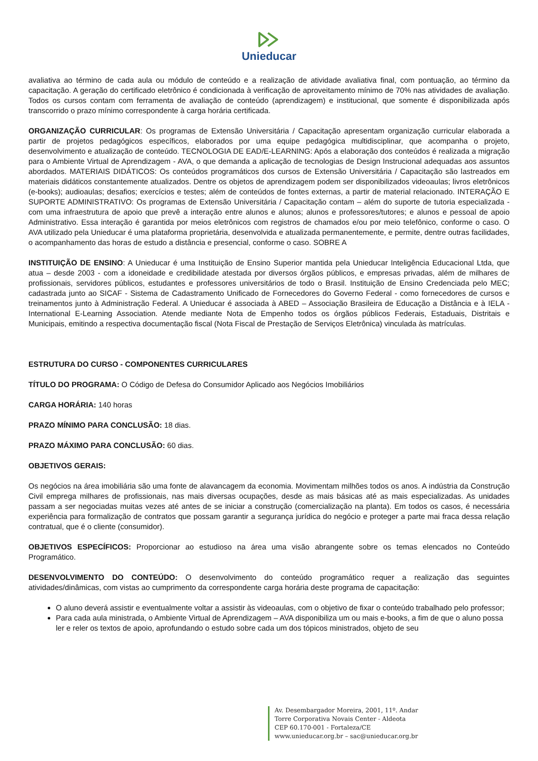Unieducar
avaliativa ao término de cada aula ou módulo de conteúdo e a realização de atividade avaliativa final, com pontuação, ao término da capacitação. A geração do certificado eletrônico é condicionada à verificação de aproveitamento mínimo de 70% nas atividades de avaliação. Todos os cursos contam com ferramenta de avaliação de conteúdo (aprendizagem) e institucional, que somente é disponibilizada após transcorrido o prazo mínimo correspondente à carga horária certificada.
ORGANIZAÇÃO CURRICULAR: Os programas de Extensão Universitária / Capacitação apresentam organização curricular elaborada a partir de projetos pedagógicos específicos, elaborados por uma equipe pedagógica multidisciplinar, que acompanha o projeto, desenvolvimento e atualização de conteúdo. TECNOLOGIA DE EAD/E-LEARNING: Após a elaboração dos conteúdos é realizada a migração para o Ambiente Virtual de Aprendizagem - AVA, o que demanda a aplicação de tecnologias de Design Instrucional adequadas aos assuntos abordados. MATERIAIS DIDÁTICOS: Os conteúdos programáticos dos cursos de Extensão Universitária / Capacitação são lastreados em materiais didáticos constantemente atualizados. Dentre os objetos de aprendizagem podem ser disponibilizados videoaulas; livros eletrônicos (e-books); audioaulas; desafios; exercícios e testes; além de conteúdos de fontes externas, a partir de material relacionado. INTERAÇÃO E SUPORTE ADMINISTRATIVO: Os programas de Extensão Universitária / Capacitação contam – além do suporte de tutoria especializada - com uma infraestrutura de apoio que prevê a interação entre alunos e alunos; alunos e professores/tutores; e alunos e pessoal de apoio Administrativo. Essa interação é garantida por meios eletrônicos com registros de chamados e/ou por meio telefônico, conforme o caso. O AVA utilizado pela Unieducar é uma plataforma proprietária, desenvolvida e atualizada permanentemente, e permite, dentre outras facilidades, o acompanhamento das horas de estudo a distância e presencial, conforme o caso. SOBRE A
INSTITUIÇÃO DE ENSINO: A Unieducar é uma Instituição de Ensino Superior mantida pela Unieducar Inteligência Educacional Ltda, que atua – desde 2003 - com a idoneidade e credibilidade atestada por diversos órgãos públicos, e empresas privadas, além de milhares de profissionais, servidores públicos, estudantes e professores universitários de todo o Brasil. Instituição de Ensino Credenciada pelo MEC; cadastrada junto ao SICAF - Sistema de Cadastramento Unificado de Fornecedores do Governo Federal - como fornecedores de cursos e treinamentos junto à Administração Federal. A Unieducar é associada à ABED – Associação Brasileira de Educação a Distância e à IELA - International E-Learning Association. Atende mediante Nota de Empenho todos os órgãos públicos Federais, Estaduais, Distritais e Municipais, emitindo a respectiva documentação fiscal (Nota Fiscal de Prestação de Serviços Eletrônica) vinculada às matrículas.
ESTRUTURA DO CURSO - COMPONENTES CURRICULARES
TÍTULO DO PROGRAMA: O Código de Defesa do Consumidor Aplicado aos Negócios Imobiliários
CARGA HORÁRIA: 140 horas
PRAZO MÍNIMO PARA CONCLUSÃO: 18 dias.
PRAZO MÁXIMO PARA CONCLUSÃO: 60 dias.
OBJETIVOS GERAIS:
Os negócios na área imobiliária são uma fonte de alavancagem da economia. Movimentam milhões todos os anos. A indústria da Construção Civil emprega milhares de profissionais, nas mais diversas ocupações, desde as mais básicas até as mais especializadas. As unidades passam a ser negociadas muitas vezes até antes de se iniciar a construção (comercialização na planta). Em todos os casos, é necessária experiência para formalização de contratos que possam garantir a segurança jurídica do negócio e proteger a parte mai fraca dessa relação contratual, que é o cliente (consumidor).
OBJETIVOS ESPECÍFICOS: Proporcionar ao estudioso na área uma visão abrangente sobre os temas elencados no Conteúdo Programático.
DESENVOLVIMENTO DO CONTEÚDO: O desenvolvimento do conteúdo programático requer a realização das seguintes atividades/dinâmicas, com vistas ao cumprimento da correspondente carga horária deste programa de capacitação:
O aluno deverá assistir e eventualmente voltar a assistir às videoaulas, com o objetivo de fixar o conteúdo trabalhado pelo professor;
Para cada aula ministrada, o Ambiente Virtual de Aprendizagem – AVA disponibiliza um ou mais e-books, a fim de que o aluno possa ler e reler os textos de apoio, aprofundando o estudo sobre cada um dos tópicos ministrados, objeto de seu
Av. Desembargador Moreira, 2001, 11º. Andar
Torre Corporativa Novais Center - Aldeota
CEP 60.170-001 - Fortaleza/CE
www.unieducar.org.br – sac@unieducar.org.br